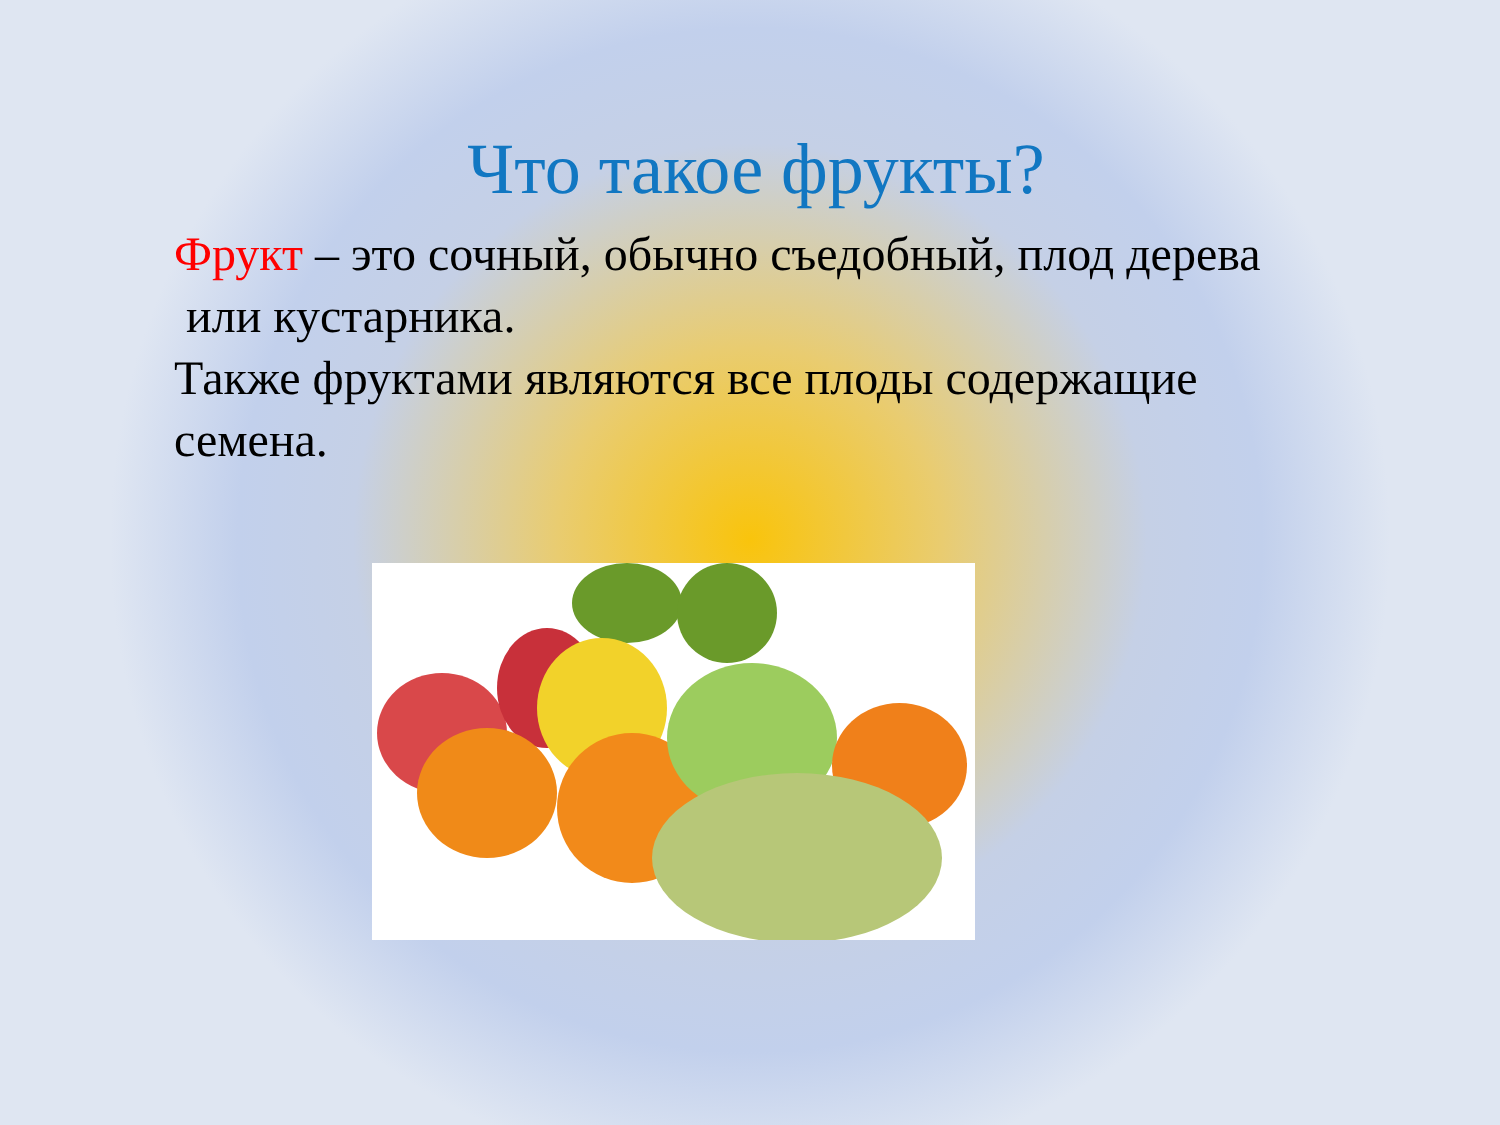Что такое фрукты?
Фрукт – это сочный, обычно съедобный, плод дерева
или кустарника.
Также фруктами являются все плоды содержащие семена.